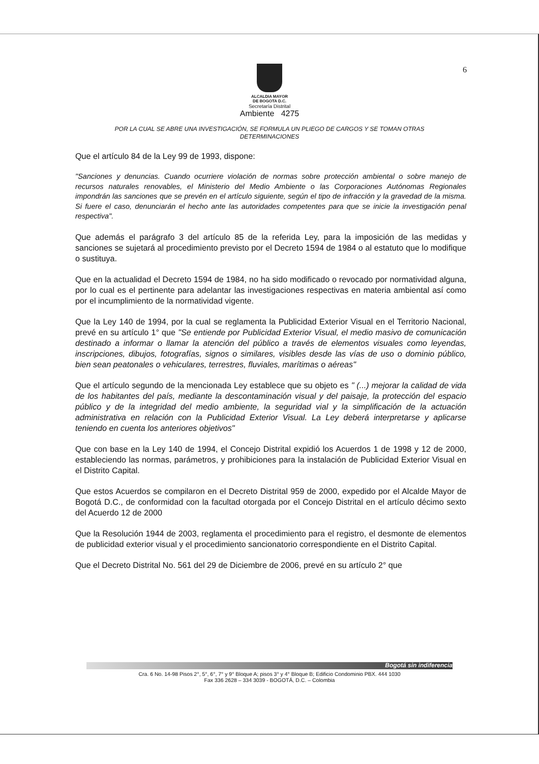6
ALCALDIA MAYOR
DE BOGOTA D.C.
Secretaría Distrital
Ambiente 4275
POR LA CUAL SE ABRE UNA INVESTIGACIÓN, SE FORMULA UN PLIEGO DE CARGOS Y SE TOMAN OTRAS DETERMINACIONES
Que el artículo 84 de la Ley 99 de 1993, dispone:
"Sanciones y denuncias. Cuando ocurriere violación de normas sobre protección ambiental o sobre manejo de recursos naturales renovables, el Ministerio del Medio Ambiente o las Corporaciones Autónomas Regionales impondrán las sanciones que se prevén en el artículo siguiente, según el tipo de infracción y la gravedad de la misma. Si fuere el caso, denunciarán el hecho ante las autoridades competentes para que se inicie la investigación penal respectiva".
Que además el parágrafo 3 del artículo 85 de la referida Ley, para la imposición de las medidas y sanciones se sujetará al procedimiento previsto por el Decreto 1594 de 1984 o al estatuto que lo modifique o sustituya.
Que en la actualidad el Decreto 1594 de 1984, no ha sido modificado o revocado por normatividad alguna, por lo cual es el pertinente para adelantar las investigaciones respectivas en materia ambiental así como por el incumplimiento de la normatividad vigente.
Que la Ley 140 de 1994, por la cual se reglamenta la Publicidad Exterior Visual en el Territorio Nacional, prevé en su artículo 1° que "Se entiende por Publicidad Exterior Visual, el medio masivo de comunicación destinado a informar o llamar la atención del público a través de elementos visuales como leyendas, inscripciones, dibujos, fotografías, signos o similares, visibles desde las vías de uso o dominio público, bien sean peatonales o vehiculares, terrestres, fluviales, marítimas o aéreas"
Que el artículo segundo de la mencionada Ley establece que su objeto es " (...) mejorar la calidad de vida de los habitantes del país, mediante la descontaminación visual y del paisaje, la protección del espacio público y de la integridad del medio ambiente, la seguridad vial y la simplificación de la actuación administrativa en relación con la Publicidad Exterior Visual. La Ley deberá interpretarse y aplicarse teniendo en cuenta los anteriores objetivos"
Que con base en la Ley 140 de 1994, el Concejo Distrital expidió los Acuerdos 1 de 1998 y 12 de 2000, estableciendo las normas, parámetros, y prohibiciones para la instalación de Publicidad Exterior Visual en el Distrito Capital.
Que estos Acuerdos se compilaron en el Decreto Distrital 959 de 2000, expedido por el Alcalde Mayor de Bogotá D.C., de conformidad con la facultad otorgada por el Concejo Distrital en el artículo décimo sexto del Acuerdo 12 de 2000
Que la Resolución 1944 de 2003, reglamenta el procedimiento para el registro, el desmonte de elementos de publicidad exterior visual y el procedimiento sancionatorio correspondiente en el Distrito Capital.
Que el Decreto Distrital No. 561 del 29 de Diciembre de 2006, prevé en su artículo 2° que
Bogotá sin indiferencia
Cra. 6 No. 14-98 Pisos 2°, 5°, 6°, 7° y 9° Bloque A; pisos 3° y 4° Bloque B; Edificio Condominio PBX. 444 1030
Fax 336 2628 – 334 3039 - BOGOTÁ, D.C. – Colombia